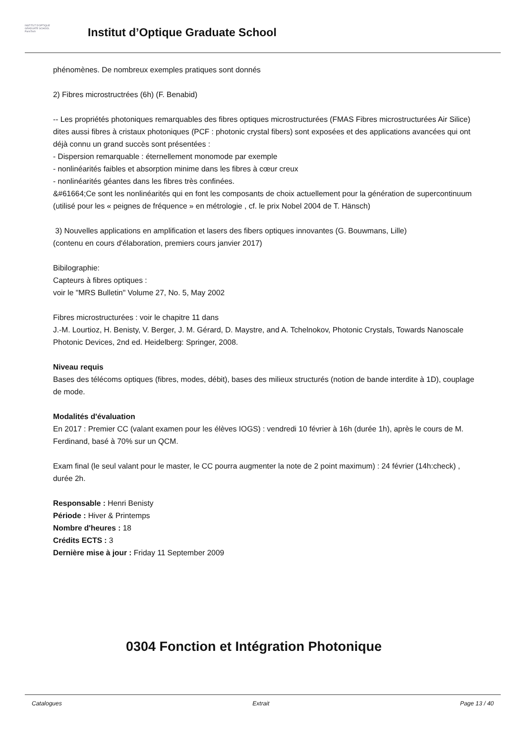INSTITUT D'OPTIQUE
GRADUATE SCHOOL
ParisTech
Institut d’Optique Graduate School
phénomènes. De nombreux exemples pratiques sont donnés
2) Fibres microstructrées (6h) (F. Benabid)
-- Les propriétés photoniques remarquables des fibres optiques microstructurées (FMAS Fibres microstructurées Air Silice) dites aussi fibres à cristaux photoniques (PCF : photonic crystal fibers) sont exposées et des applications avancées qui ont déjà connu un grand succès sont présentées :
- Dispersion remarquable : éternellement monomode par exemple
- nonlinéarités faibles et absorption minime dans les fibres à cœur creux
- nonlinéarités géantes dans les fibres très confinées.
&#61664;Ce sont les nonlinéarités qui en font les composants de choix actuellement pour la génération de supercontinuum
(utilisé pour les « peignes de fréquence » en métrologie , cf. le prix Nobel 2004 de T. Hänsch)
3) Nouvelles applications en amplification et lasers des fibers optiques innovantes (G. Bouwmans, Lille)
(contenu en cours d'élaboration, premiers cours janvier 2017)
Bibilographie:
Capteurs à fibres optiques :
voir le "MRS Bulletin" Volume 27, No. 5, May 2002
Fibres microstructurées : voir le chapitre 11 dans
J.-M. Lourtioz, H. Benisty, V. Berger, J. M. Gérard, D. Maystre, and A. Tchelnokov, Photonic Crystals, Towards Nanoscale Photonic Devices, 2nd ed. Heidelberg: Springer, 2008.
Niveau requis
Bases des télécoms optiques (fibres, modes, débit), bases des milieux structurés (notion de bande interdite à 1D), couplage de mode.
Modalités d'évaluation
En 2017 : Premier CC (valant examen pour les élèves IOGS) : vendredi 10 février à 16h (durée 1h), après le cours de M. Ferdinand, basé à 70% sur un QCM.
Exam final (le seul valant pour le master, le CC pourra augmenter la note de 2 point maximum) : 24 février (14h:check) , durée 2h.
Responsable : Henri Benisty
Période : Hiver & Printemps
Nombre d'heures : 18
Crédits ECTS : 3
Dernière mise à jour : Friday 11 September 2009
0304 Fonction et Intégration Photonique
Catalogues Extrait Page 13 / 40